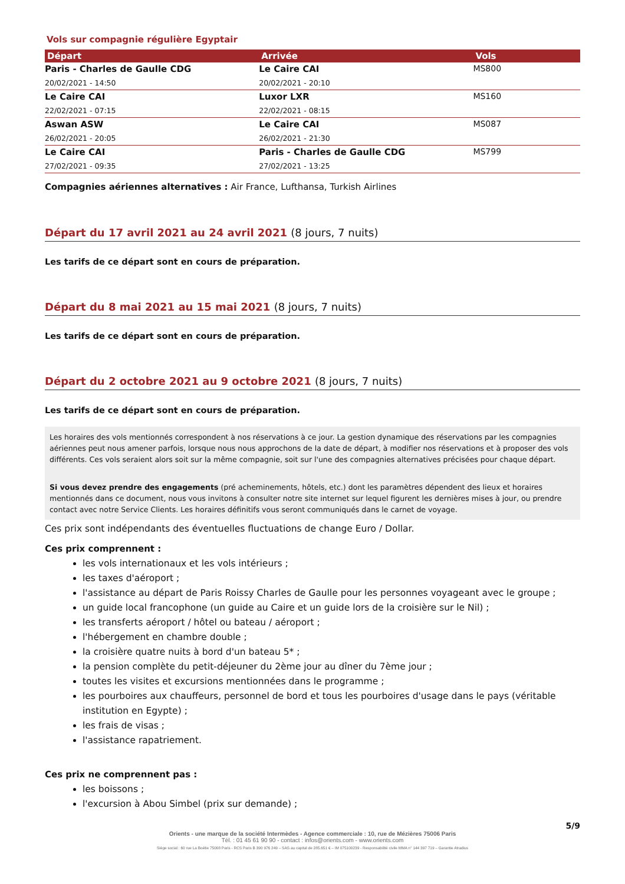Vols sur compagnie régulière Egyptair
| Départ | Arrivée | Vols |
| --- | --- | --- |
| Paris - Charles de Gaulle CDG 20/02/2021 - 14:50 | Le Caire CAI 20/02/2021 - 20:10 | MS800 |
| Le Caire CAI 22/02/2021 - 07:15 | Luxor LXR 22/02/2021 - 08:15 | MS160 |
| Aswan ASW 26/02/2021 - 20:05 | Le Caire CAI 26/02/2021 - 21:30 | MS087 |
| Le Caire CAI 27/02/2021 - 09:35 | Paris - Charles de Gaulle CDG 27/02/2021 - 13:25 | MS799 |
Compagnies aériennes alternatives : Air France, Lufthansa, Turkish Airlines
Départ du 17 avril 2021 au 24 avril 2021 (8 jours, 7 nuits)
Les tarifs de ce départ sont en cours de préparation.
Départ du 8 mai 2021 au 15 mai 2021 (8 jours, 7 nuits)
Les tarifs de ce départ sont en cours de préparation.
Départ du 2 octobre 2021 au 9 octobre 2021 (8 jours, 7 nuits)
Les tarifs de ce départ sont en cours de préparation.
Les horaires des vols mentionnés correspondent à nos réservations à ce jour. La gestion dynamique des réservations par les compagnies aériennes peut nous amener parfois, lorsque nous nous approchons de la date de départ, à modifier nos réservations et à proposer des vols différents. Ces vols seraient alors soit sur la même compagnie, soit sur l'une des compagnies alternatives précisées pour chaque départ.
Si vous devez prendre des engagements (pré acheminements, hôtels, etc.) dont les paramètres dépendent des lieux et horaires mentionnés dans ce document, nous vous invitons à consulter notre site internet sur lequel figurent les dernières mises à jour, ou prendre contact avec notre Service Clients. Les horaires définitifs vous seront communiqués dans le carnet de voyage.
Ces prix sont indépendants des éventuelles fluctuations de change Euro / Dollar.
Ces prix comprennent :
les vols internationaux et les vols intérieurs ;
les taxes d'aéroport ;
l'assistance au départ de Paris Roissy Charles de Gaulle pour les personnes voyageant avec le groupe ;
un guide local francophone (un guide au Caire et un guide lors de la croisière sur le Nil) ;
les transferts aéroport / hôtel ou bateau / aéroport ;
l'hébergement en chambre double ;
la croisière quatre nuits à bord d'un bateau 5* ;
la pension complète du petit-déjeuner du 2ème jour au dîner du 7ème jour ;
toutes les visites et excursions mentionnées dans le programme ;
les pourboires aux chauffeurs, personnel de bord et tous les pourboires d'usage dans le pays (véritable institution en Egypte) ;
les frais de visas ;
l'assistance rapatriement.
Ces prix ne comprennent pas :
les boissons ;
l'excursion à Abou Simbel (prix sur demande) ;
5/9
Orients - une marque de la société Intermèdes - Agence commerciale : 10, rue de Mézières 75006 Paris
Tél. : 01 45 61 90 90 - contact : infos@orients.com - www.orients.com
Siège social : 60 rue La Boétie 75008 Paris - RCS Paris B 390 976 249 – SAS au capital de 285.651 € – IM 075100239 - Responsabilité civile MMA n° 144 397 719 – Garantie Atradius